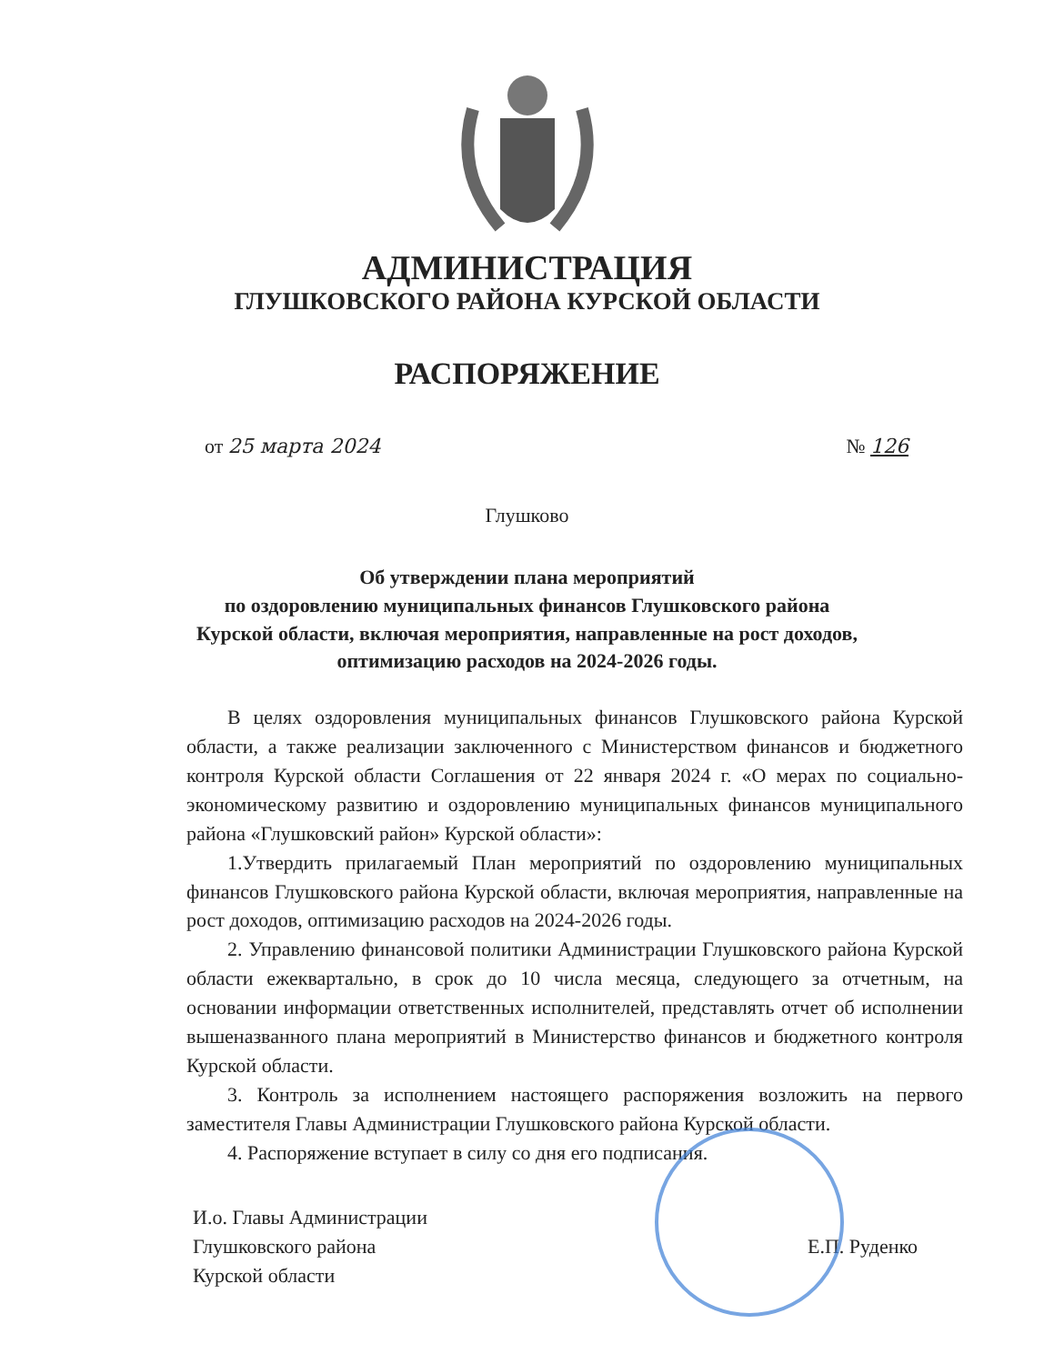АДМИНИСТРАЦИЯ
ГЛУШКОВСКОГО РАЙОНА КУРСКОЙ ОБЛАСТИ
РАСПОРЯЖЕНИЕ
от 25 марта 2024 № 126
Глушково
Об утверждении плана мероприятий
по оздоровлению муниципальных финансов Глушковского района
Курской области, включая мероприятия, направленные на рост доходов,
оптимизацию расходов на 2024-2026 годы.
В целях оздоровления муниципальных финансов Глушковского района Курской области, а также реализации заключенного с Министерством финансов и бюджетного контроля Курской области Соглашения от 22 января 2024 г. «О мерах по социально-экономическому развитию и оздоровлению муниципальных финансов муниципального района «Глушковский район» Курской области»:
1.Утвердить прилагаемый План мероприятий по оздоровлению муниципальных финансов Глушковского района Курской области, включая мероприятия, направленные на рост доходов, оптимизацию расходов на 2024-2026 годы.
2. Управлению финансовой политики Администрации Глушковского района Курской области ежеквартально, в срок до 10 числа месяца, следующего за отчетным, на основании информации ответственных исполнителей, представлять отчет об исполнении вышеназванного плана мероприятий в Министерство финансов и бюджетного контроля Курской области.
3. Контроль за исполнением настоящего распоряжения возложить на первого заместителя Главы Администрации Глушковского района Курской области.
4. Распоряжение вступает в силу со дня его подписания.
И.о. Главы Администрации
Глушковского района
Курской области
Е.П. Руденко